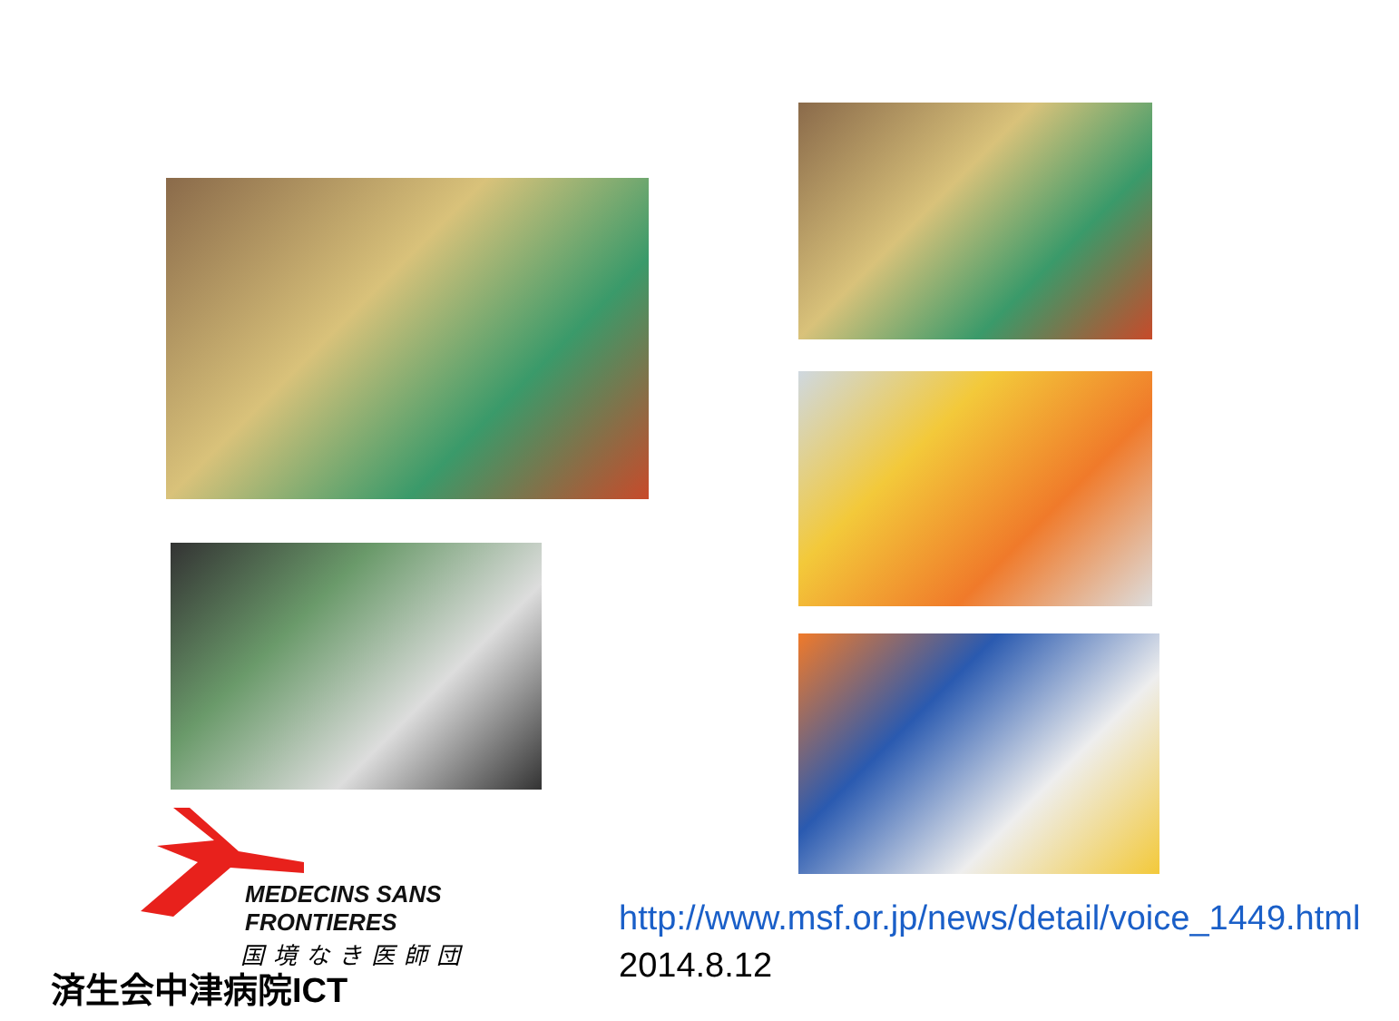MEDECINS SANS FRONTIERES
国境なき医師団
http://www.msf.or.jp/news/detail/voice_1449.html 2014.8.12
済生会中津病院ICT